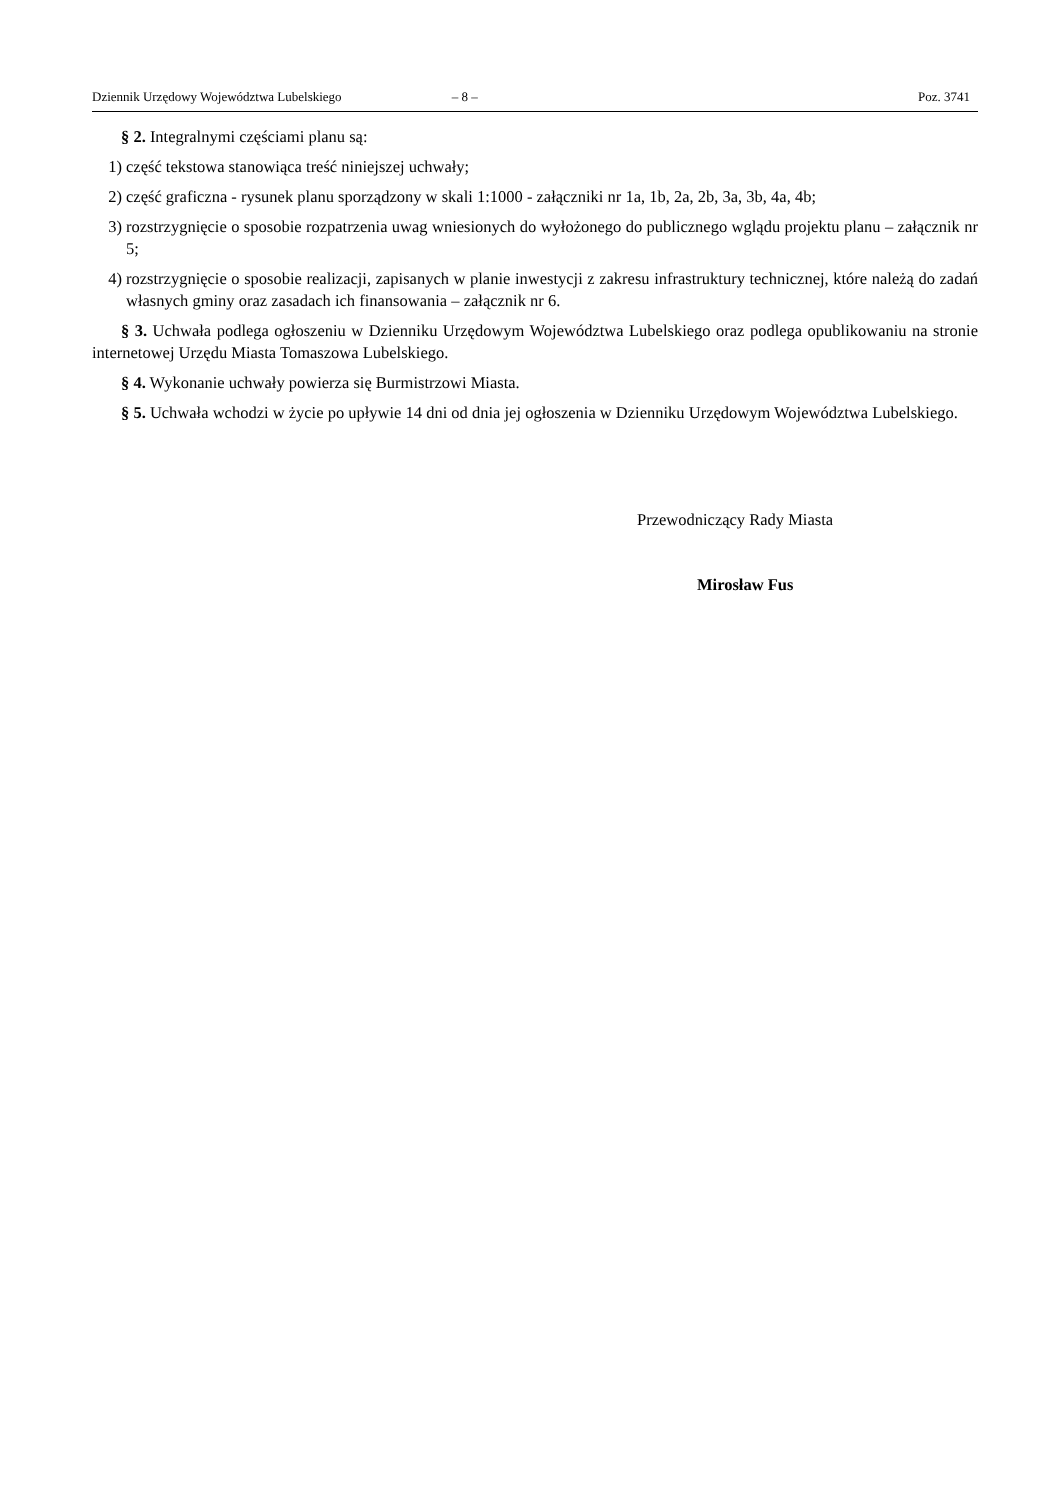Dziennik Urzędowy Województwa Lubelskiego – 8 – Poz. 3741
§ 2. Integralnymi częściami planu są:
1) część tekstowa stanowiąca treść niniejszej uchwały;
2) część graficzna - rysunek planu sporządzony w skali 1:1000 - załączniki nr 1a, 1b, 2a, 2b, 3a, 3b, 4a, 4b;
3) rozstrzygnięcie o sposobie rozpatrzenia uwag wniesionych do wyłożonego do publicznego wglądu projektu planu – załącznik nr 5;
4) rozstrzygnięcie o sposobie realizacji, zapisanych w planie inwestycji z zakresu infrastruktury technicznej, które należą do zadań własnych gminy oraz zasadach ich finansowania – załącznik nr 6.
§ 3. Uchwała podlega ogłoszeniu w Dzienniku Urzędowym Województwa Lubelskiego oraz podlega opublikowaniu na stronie internetowej Urzędu Miasta Tomaszowa Lubelskiego.
§ 4. Wykonanie uchwały powierza się Burmistrzowi Miasta.
§ 5. Uchwała wchodzi w życie po upływie 14 dni od dnia jej ogłoszenia w Dzienniku Urzędowym Województwa Lubelskiego.
Przewodniczący Rady Miasta
Mirosław Fus